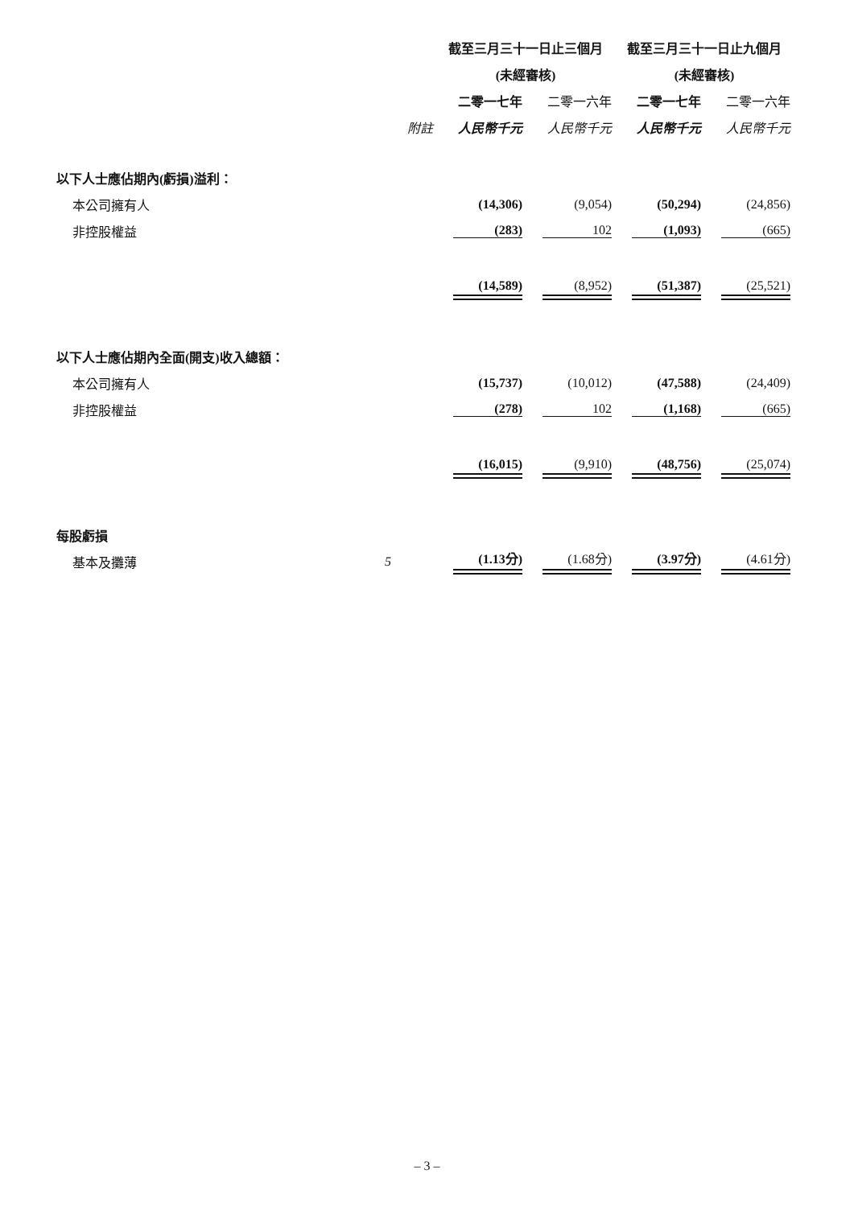| | | 截至三月三十一日止三個月 | | 截至三月三十一日止九個月 | |
| --- | --- | --- | --- | --- | --- |
| | | (未經審核) | | (未經審核) | |
| | | 二零一七年 | 二零一六年 | 二零一七年 | 二零一六年 |
| | 附註 | 人民幣千元 | 人民幣千元 | 人民幣千元 | 人民幣千元 |
| 以下人士應佔期內(虧損)溢利： | | | | | |
| 本公司擁有人 | | (14,306) | (9,054) | (50,294) | (24,856) |
| 非控股權益 | | (283) | 102 | (1,093) | (665) |
| | | (14,589) | (8,952) | (51,387) | (25,521) |
| 以下人士應佔期內全面(開支)收入總額： | | | | | |
| 本公司擁有人 | | (15,737) | (10,012) | (47,588) | (24,409) |
| 非控股權益 | | (278) | 102 | (1,168) | (665) |
| | | (16,015) | (9,910) | (48,756) | (25,074) |
| 每股虧損 | | | | | |
| 基本及攤薄 | 5 | (1.13分) | (1.68分) | (3.97分) | (4.61分) |
– 3 –